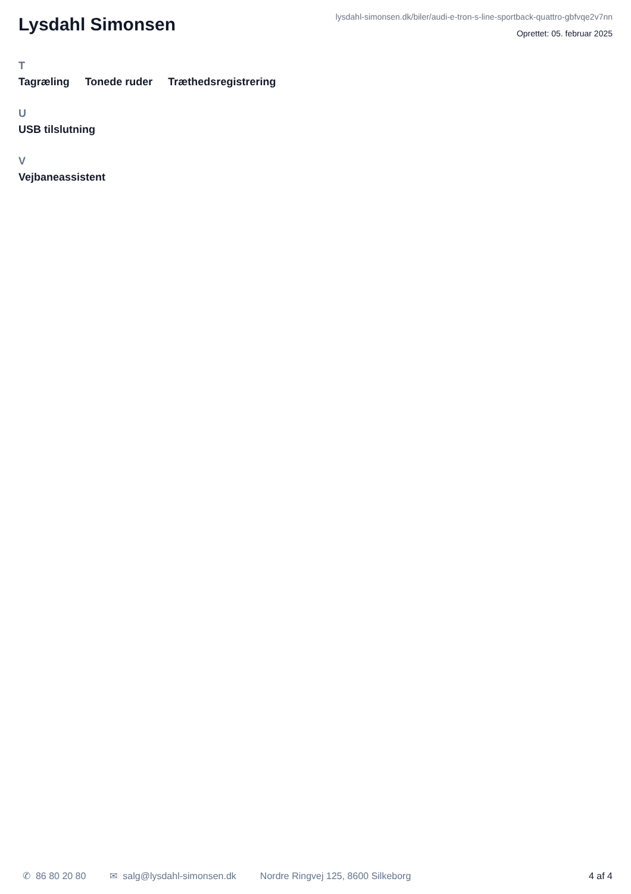Lysdahl Simonsen
lysdahl-simonsen.dk/biler/audi-e-tron-s-line-sportback-quattro-gbfvqe2v7nn
Oprettet: 05. februar 2025
T
Tagræling Tonede ruder Træthedsregistrering
U
USB tilslutning
V
Vejbaneassistent
✆ 86 80 20 80 ✉ salg@lysdahl-simonsen.dk Nordre Ringvej 125, 8600 Silkeborg
4 af 4